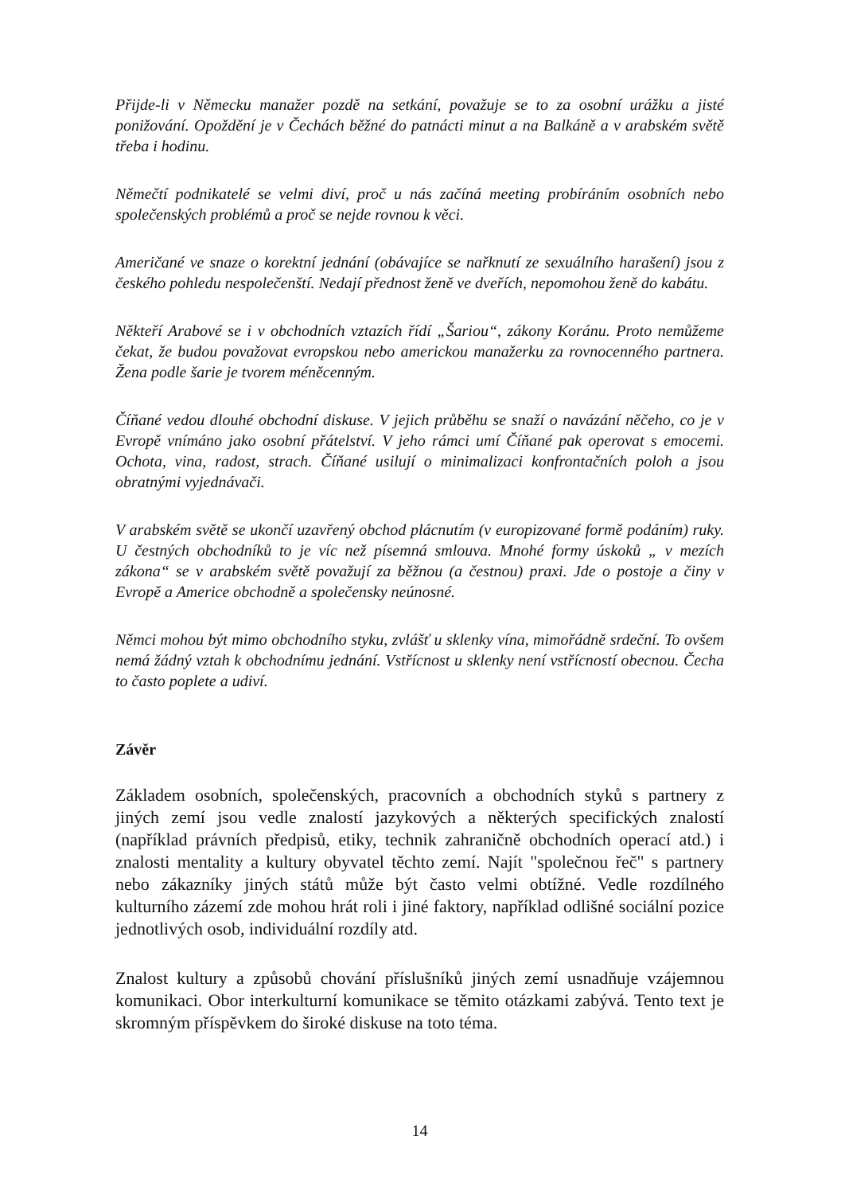Přijde-li v Německu manažer pozdě na setkání, považuje se to za osobní urážku a jisté ponižování. Opoždění je v Čechách běžné do patnácti minut a na Balkáně a v arabském světě třeba i hodinu.
Němečtí podnikatelé se velmi diví, proč u nás začíná meeting probíráním osobních nebo společenských problémů a proč se nejde rovnou k věci.
Američané ve snaze o korektní jednání (obávajíce se nařknutí ze sexuálního harašení) jsou z českého pohledu nespolečenští. Nedají přednost ženě ve dveřích, nepomohou ženě do kabátu.
Někteří Arabové se i v obchodních vztazích řídí „Šariou“, zákony Koránu. Proto nemůžeme čekat, že budou považovat evropskou nebo americkou manažerku za rovnocenného partnera. Žena podle šarie je tvorem méněcenným.
Číňané vedou dlouhé obchodní diskuse. V jejich průběhu se snaží o navázání něčeho, co je v Evropě vnímáno jako osobní přátelství. V jeho rámci umí Číňané pak operovat s emocemi. Ochota, vina, radost, strach. Číňané usilují o minimalizaci konfrontačních poloh a jsou obratnými vyjednávači.
V arabském světě se ukončí uzavřený obchod plácnutím (v europizované formě podáním) ruky. U čestných obchodníků to je víc než písemná smlouva. Mnohé formy úskoků „ v mezích zákona“ se v arabském světě považují za běžnou (a čestnou) praxi. Jde o postoje a činy v Evropě a Americe obchodně a společensky neúnosné.
Němci mohou být mimo obchodního styku, zvlášť u sklenky vína, mimořádně srdeční. To ovšem nemá žádný vztah k obchodnímu jednání. Vstřícnost u sklenky není vstřícností obecnou. Čecha to často poplete a udiví.
Závěr
Základem osobních, společenských, pracovních a obchodních styků s partnery z jiných zemí jsou vedle znalostí jazykových a některých specifických znalostí (například právních předpisů, etiky, technik zahraničně obchodních operací atd.) i znalosti mentality a kultury obyvatel těchto zemí. Najít "společnou řeč" s partnery nebo zákazníky jiných států může být často velmi obtížné. Vedle rozdílného kulturního zázemí zde mohou hrát roli i jiné faktory, například odlišné sociální pozice jednotlivých osob, individuální rozdíly atd.
Znalost kultury a způsobů chování příslušníků jiných zemí usnadňuje vzájemnou komunikaci. Obor interkulturní komunikace se těmito otázkami zabývá. Tento text je skromným příspěvkem do široké diskuse na toto téma.
14